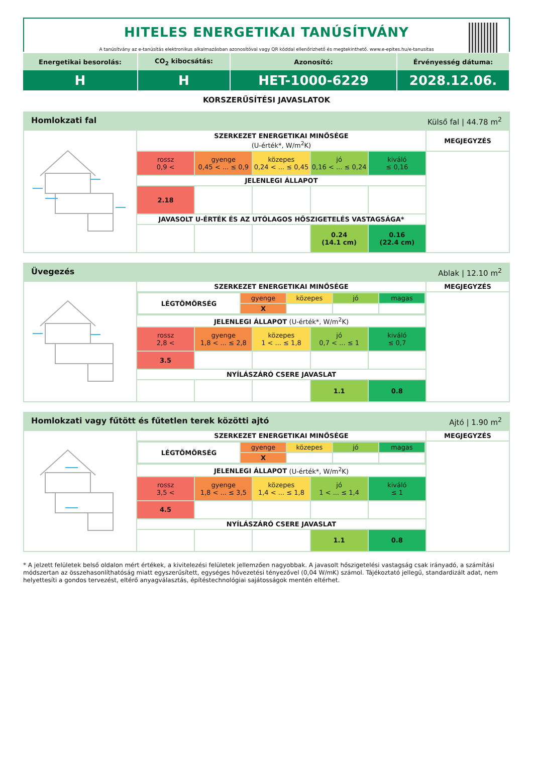HITELES ENERGETIKAI TANÚSÍTVÁNY
A tanúsítvány az e-tanúsítás elektronikus alkalmazásban azonosítóval vagy QR kóddal ellenőrizhető és megtekinthető. www.e-epites.hu/e-tanusitas
| Energetikai besorolás: | CO<sub>2</sub> kibocsátás: | Azonosító: | Érvényesség dátuma: |
| H | H | HET-1000-6229 | 2028.12.06. |
KORSZERŰSÍTÉSI JAVASLATOK
| Homlokzati fal Külső fal / 44.78 m<sup>2</sup> | | | | | | |
| | SZERKEZET ENERGETIKAI MINŐSÉGE (U-érték*, W/m<sup>2</sup>K) | | | | | MEGJEGYZÉS |
| | rossz 0,9 < | gyenge 0,45 < ... ≤ 0,9 | közepes 0,24 < ... ≤ 0,45 | jó 0,16 < ... ≤ 0,24 | kiváló ≤ 0,16 | |
| | JELENLEGI ÁLLAPOT | | | | | |
| | 2.18 | | | | | |
| | JAVASOLT U-ÉRTÉK ÉS AZ UTÓLAGOS HŐSZIGETELÉS VASTAGSÁGA* | | | | | |
| | | | | 0.24 (14.1 cm) | 0.16 (22.4 cm) | |
| Üvegezés Ablak / 12.10 m<sup>2</sup> | | | | | | |
| | SZERKEZET ENERGETIKAI MINŐSÉGE | | | | | MEGJEGYZÉS |
| | / LÉGTÖMÖRSÉG / gyenge / közepes / jó / magas / / / X / / / / | | | | | |
| | JELENLEGI ÁLLAPOT (U-érték*, W/m<sup>2</sup>K) | | | | | |
| | rossz 2,8 < | gyenge 1,8 < ... ≤ 2,8 | közepes 1 < ... ≤ 1,8 | jó 0,7 < ... ≤ 1 | kiváló ≤ 0,7 | |
| | 3.5 | | | | | |
| | NYÍLÁSZÁRÓ CSERE JAVASLAT | | | | | |
| | | | | 1.1 | 0.8 | |
| Homlokzati vagy fűtött és fűtetlen terek közötti ajtó Ajtó / 1.90 m<sup>2</sup> | | | | | | |
| | SZERKEZET ENERGETIKAI MINŐSÉGE | | | | | MEGJEGYZÉS |
| | / LÉGTÖMÖRSÉG / gyenge / közepes / jó / magas / / / X / / / / | | | | | |
| | JELENLEGI ÁLLAPOT (U-érték*, W/m<sup>2</sup>K) | | | | | |
| | rossz 3,5 < | gyenge 1,8 < ... ≤ 3,5 | közepes 1,4 < ... ≤ 1,8 | jó 1 < ... ≤ 1,4 | kiváló ≤ 1 | |
| | 4.5 | | | | | |
| | NYÍLÁSZÁRÓ CSERE JAVASLAT | | | | | |
| | | | | 1.1 | 0.8 | |
* A jelzett felületek belső oldalon mért értékek, a kivitelezési felületek jellemzően nagyobbak. A javasolt hőszigetelési vastagság csak irányadó, a számítási módszertan az összehasonlíthatóság miatt egyszerűsített, egységes hővezetési tényezővel (0,04 W/mK) számol. Tájékoztató jellegű, standardizált adat, nem helyettesíti a gondos tervezést, eltérő anyagválasztás, építéstechnológiai sajátosságok mentén eltérhet.